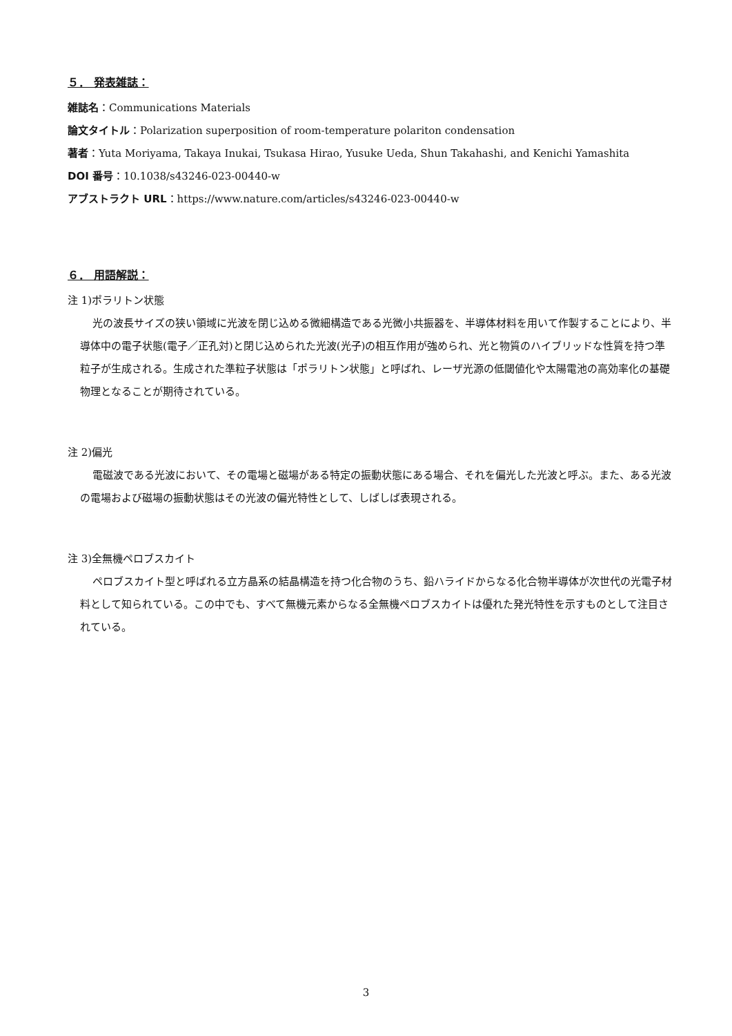５． 発表雑誌：
雑誌名：Communications Materials
論文タイトル：Polarization superposition of room-temperature polariton condensation
著者：Yuta Moriyama, Takaya Inukai, Tsukasa Hirao, Yusuke Ueda, Shun Takahashi, and Kenichi Yamashita
DOI 番号：10.1038/s43246-023-00440-w
アブストラクト URL：https://www.nature.com/articles/s43246-023-00440-w
６． 用語解説：
注 1)ポラリトン状態
光の波長サイズの狭い領域に光波を閉じ込める微細構造である光微小共振器を、半導体材料を用いて作製することにより、半導体中の電子状態(電子／正孔対)と閉じ込められた光波(光子)の相互作用が強められ、光と物質のハイブリッドな性質を持つ準粒子が生成される。生成された準粒子状態は「ポラリトン状態」と呼ばれ、レーザ光源の低閾値化や太陽電池の高効率化の基礎物理となることが期待されている。
注 2)偏光
電磁波である光波において、その電場と磁場がある特定の振動状態にある場合、それを偏光した光波と呼ぶ。また、ある光波の電場および磁場の振動状態はその光波の偏光特性として、しばしば表現される。
注 3)全無機ペロブスカイト
ペロブスカイト型と呼ばれる立方晶系の結晶構造を持つ化合物のうち、鉛ハライドからなる化合物半導体が次世代の光電子材料として知られている。この中でも、すべて無機元素からなる全無機ペロブスカイトは優れた発光特性を示すものとして注目されている。
3